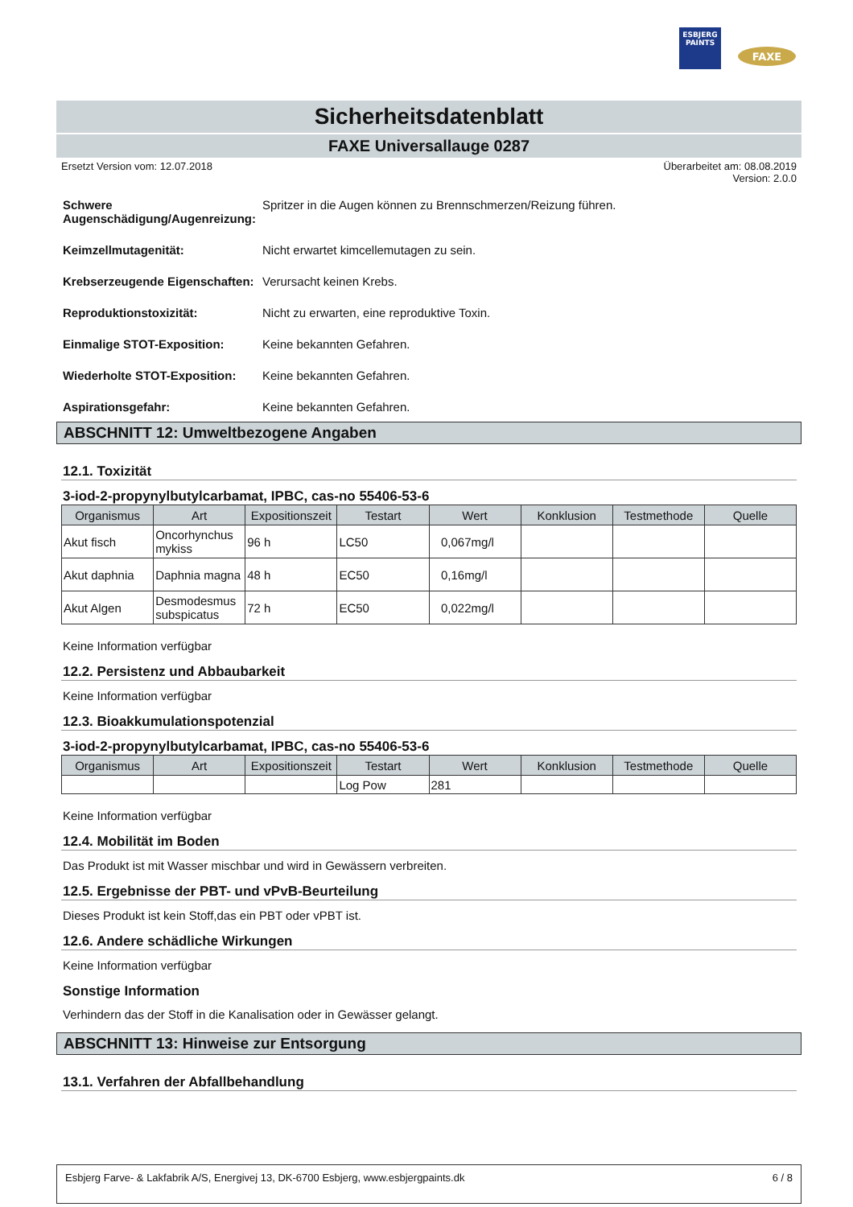ESBJERG
PAINTS
FAXE
Sicherheitsdatenblatt
FAXE Universallauge 0287
Ersetzt Version vom: 12.07.2018 Überarbeitet am: 08.08.2019
Version: 2.0.0
Schwere Augenschädigung/Augenreizung: Spritzer in die Augen können zu Brennschmerzen/Reizung führen.
Keimzellmutagenität: Nicht erwartet kimcellemutagen zu sein.
Krebserzeugende Eigenschaften: Verursacht keinen Krebs.
Reproduktionstoxizität: Nicht zu erwarten, eine reproduktive Toxin.
Einmalige STOT-Exposition: Keine bekannten Gefahren.
Wiederholte STOT-Exposition: Keine bekannten Gefahren.
Aspirationsgefahr: Keine bekannten Gefahren.
ABSCHNITT 12: Umweltbezogene Angaben
12.1. Toxizität
3-iod-2-propynylbutylcarbamat, IPBC, cas-no 55406-53-6
| Organismus | Art | Expositionszeit | Testart | Wert | Konklusion | Testmethode | Quelle |
| --- | --- | --- | --- | --- | --- | --- | --- |
| Akut fisch | Oncorhynchus mykiss | 96 h | LC50 | 0,067mg/l | | | |
| Akut daphnia | Daphnia magna | 48 h | EC50 | 0,16mg/l | | | |
| Akut Algen | Desmodesmus subspicatus | 72 h | EC50 | 0,022mg/l | | | |
Keine Information verfügbar
12.2. Persistenz und Abbaubarkeit
Keine Information verfügbar
12.3. Bioakkumulationspotenzial
3-iod-2-propynylbutylcarbamat, IPBC, cas-no 55406-53-6
| Organismus | Art | Expositionszeit | Testart | Wert | Konklusion | Testmethode | Quelle |
| --- | --- | --- | --- | --- | --- | --- | --- |
| | | | Log Pow | 281 | | | |
Keine Information verfügbar
12.4. Mobilität im Boden
Das Produkt ist mit Wasser mischbar und wird in Gewässern verbreiten.
12.5. Ergebnisse der PBT- und vPvB-Beurteilung
Dieses Produkt ist kein Stoff,das ein PBT oder vPBT ist.
12.6. Andere schädliche Wirkungen
Keine Information verfügbar
Sonstige Information
Verhindern das der Stoff in die Kanalisation oder in Gewässer gelangt.
ABSCHNITT 13: Hinweise zur Entsorgung
13.1. Verfahren der Abfallbehandlung
Esbjerg Farve- & Lakfabrik A/S, Energivej 13, DK-6700 Esbjerg, www.esbjergpaints.dk 6 / 8